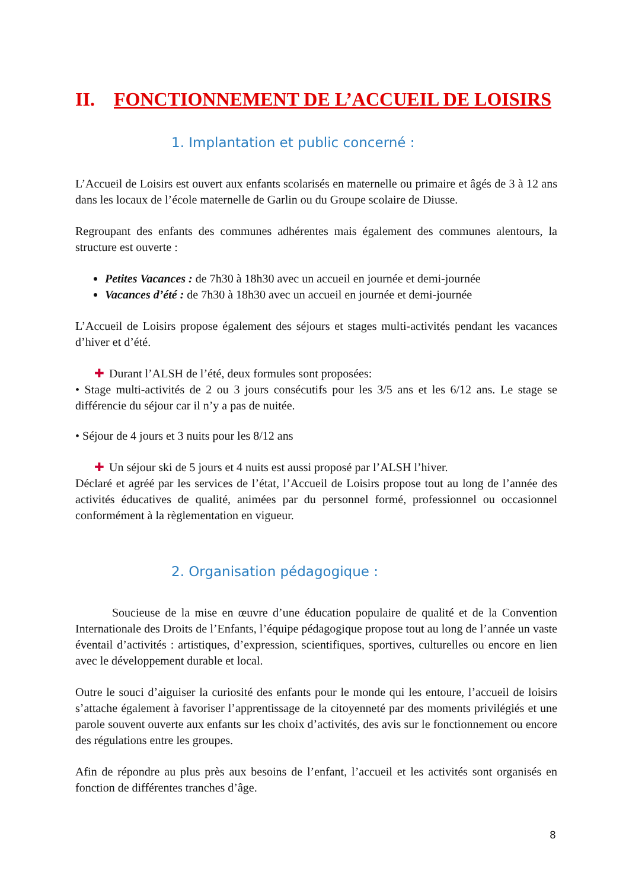II. FONCTIONNEMENT DE L’ACCUEIL DE LOISIRS
1. Implantation et public concerné :
L’Accueil de Loisirs est ouvert aux enfants scolarisés en maternelle ou primaire et âgés de 3 à 12 ans dans les locaux de l’école maternelle de Garlin ou du Groupe scolaire de Diusse.
Regroupant des enfants des communes adhérentes mais également des communes alentours, la structure est ouverte :
Petites Vacances : de 7h30 à 18h30 avec un accueil en journée et demi-journée
Vacances d’été : de 7h30 à 18h30 avec un accueil en journée et demi-journée
L’Accueil de Loisirs propose également des séjours et stages multi-activités pendant les vacances d’hiver et d’été.
✚ Durant l’ALSH de l’été, deux formules sont proposées:
• Stage multi-activités de 2 ou 3 jours consécutifs pour les 3/5 ans et les 6/12 ans. Le stage se différencie du séjour car il n’y a pas de nuitée.
• Séjour de 4 jours et 3 nuits pour les 8/12 ans
✚ Un séjour ski de 5 jours et 4 nuits est aussi proposé par l’ALSH l’hiver.
Déclaré et agréé par les services de l’état, l’Accueil de Loisirs propose tout au long de l’année des activités éducatives de qualité, animées par du personnel formé, professionnel ou occasionnel conformément à la règlementation en vigueur.
2. Organisation pédagogique :
Soucieuse de la mise en œuvre d’une éducation populaire de qualité et de la Convention Internationale des Droits de l’Enfants, l’équipe pédagogique propose tout au long de l’année un vaste éventail d’activités : artistiques, d’expression, scientifiques, sportives, culturelles ou encore en lien avec le développement durable et local.
Outre le souci d’aiguiser la curiosité des enfants pour le monde qui les entoure, l’accueil de loisirs s’attache également à favoriser l’apprentissage de la citoyenneté par des moments privilégiés et une parole souvent ouverte aux enfants sur les choix d’activités, des avis sur le fonctionnement ou encore des régulations entre les groupes.
Afin de répondre au plus près aux besoins de l’enfant, l’accueil et les activités sont organisés en fonction de différentes tranches d’âge.
8